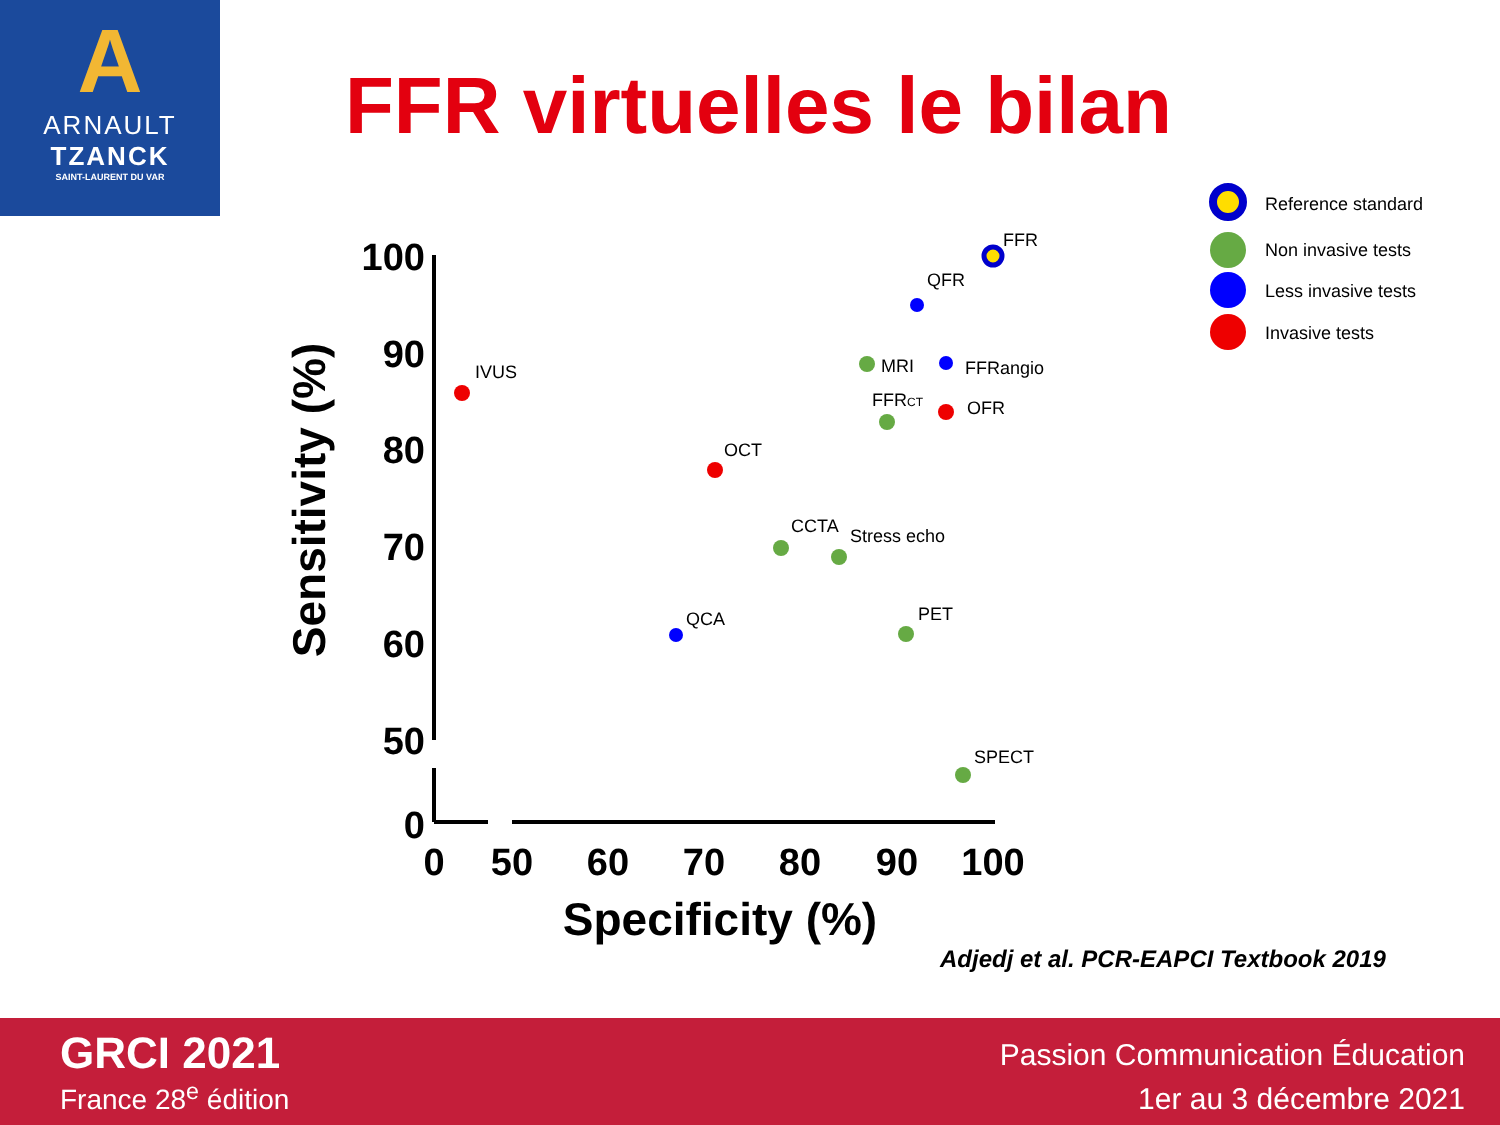A
ARNAULT
TZANCK
SAINT-LAURENT DU VAR
FFR virtuelles le bilan
100
90
80
70
60
50
0
0
50
60
70
80
90
100
Specificity (%)
Sensitivity (%)
FFR
QFR
MRI
FFRangio
FFRCT
OFR
IVUS
OCT
CCTA
Stress echo
QCA
PET
SPECT
Reference standard
Non invasive tests
Less invasive tests
Invasive tests
Adjedj et al. PCR-EAPCI Textbook 2019
GRCI 2021
France 28<sup>e</sup> édition
Passion Communication Éducation
1er au 3 décembre 2021